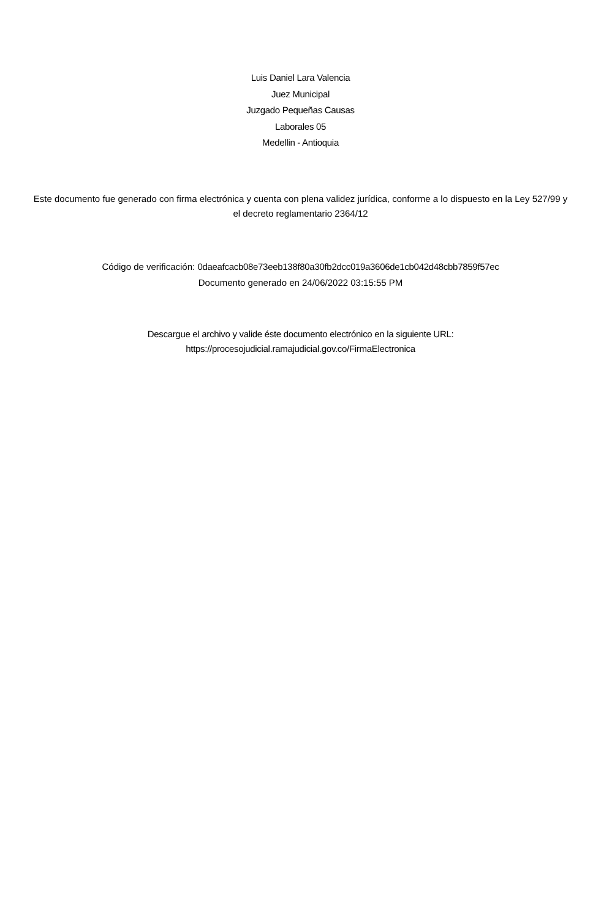Luis Daniel Lara Valencia
Juez Municipal
Juzgado Pequeñas Causas
Laborales 05
Medellin - Antioquia
Este documento fue generado con firma electrónica y cuenta con plena validez jurídica, conforme a lo dispuesto en la Ley 527/99 y el decreto reglamentario 2364/12
Código de verificación: 0daeafcacb08e73eeb138f80a30fb2dcc019a3606de1cb042d48cbb7859f57ec
Documento generado en 24/06/2022 03:15:55 PM
Descargue el archivo y valide éste documento electrónico en la siguiente URL:
https://procesojudicial.ramajudicial.gov.co/FirmaElectronica